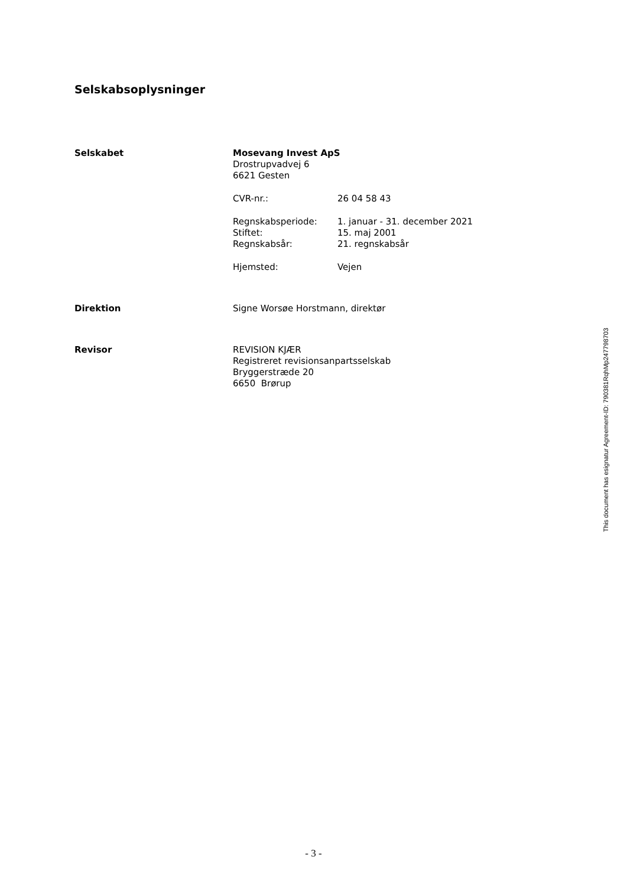Selskabsoplysninger
Selskabet
Mosevang Invest ApS
Drostrupvadvej 6
6621 Gesten
CVR-nr.: 26 04 58 43
Regnskabsperiode: 1. januar - 31. december 2021
Stiftet: 15. maj 2001
Regnskabsår: 21. regnskabsår
Hjemsted: Vejen
Direktion
Signe Worsøe Horstmann, direktør
Revisor
REVISION KJÆR
Registreret revisionsanpartsselskab
Bryggerstræde 20
6650 Brørup
This document has esignatur Agreement-ID: 790381RqhMp247798703
- 3 -